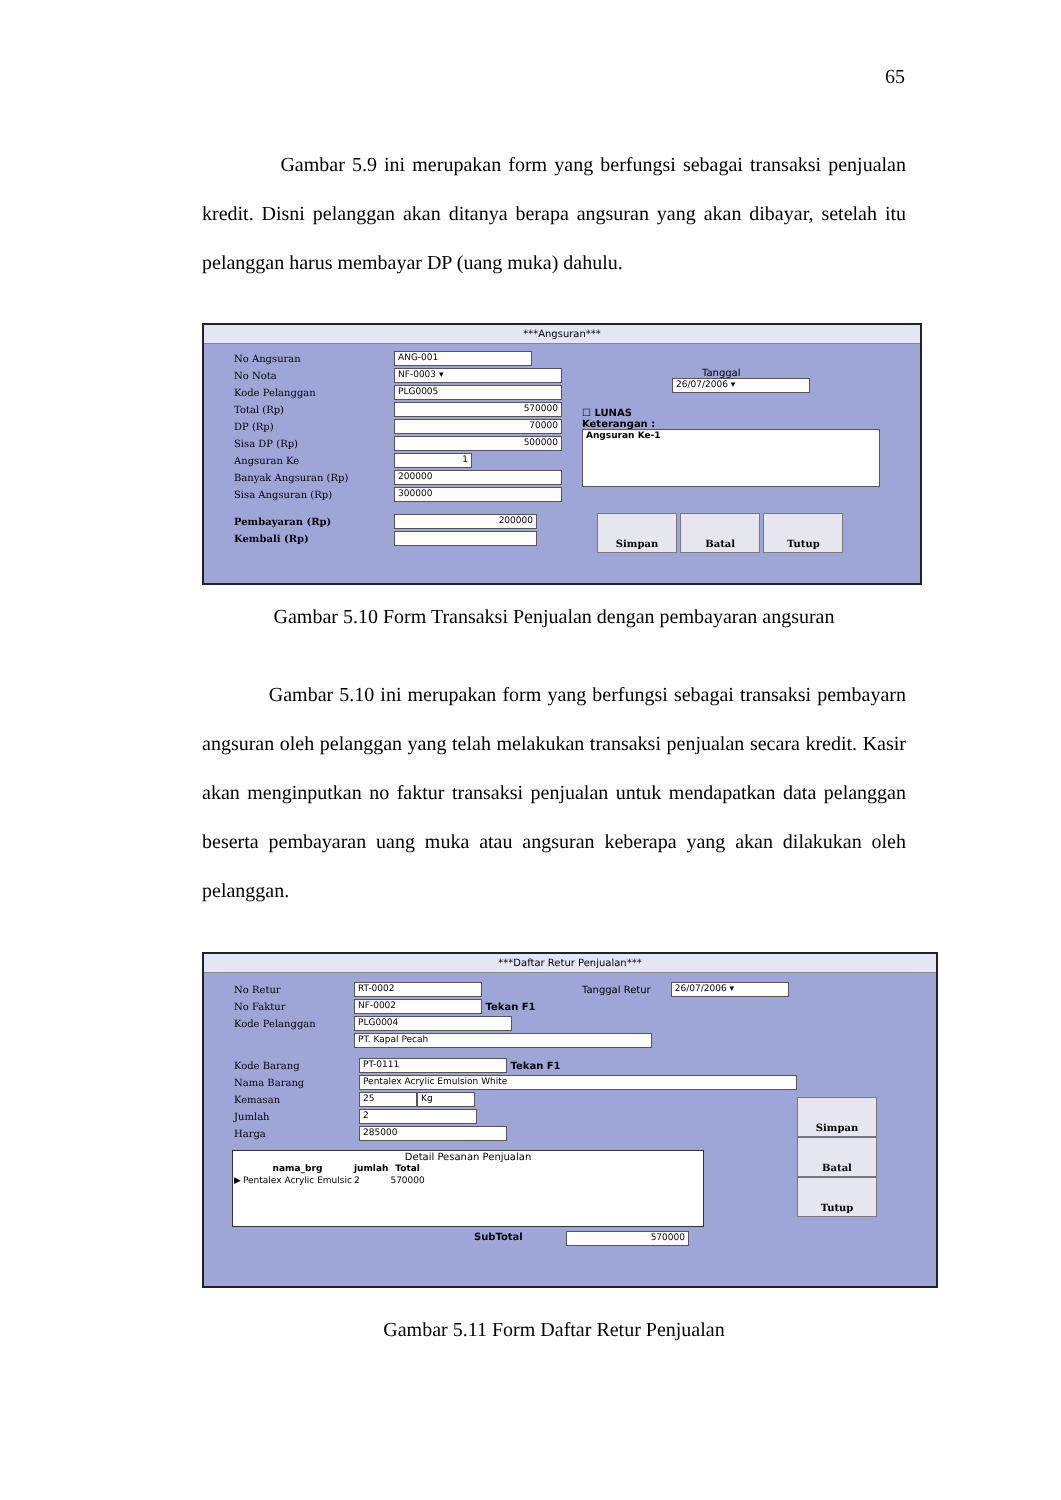65
Gambar 5.9 ini merupakan form yang berfungsi sebagai transaksi penjualan kredit. Disni pelanggan akan ditanya berapa angsuran yang akan dibayar, setelah itu pelanggan harus membayar DP (uang muka) dahulu.
***Angsuran***
No Angsuran ANG-001
No Nota NF-0003 ▾
Kode Pelanggan PLG0005
Total (Rp) 570000
DP (Rp) 70000
Sisa DP (Rp) 500000
Angsuran Ke 1
Banyak Angsuran (Rp) 200000
Sisa Angsuran (Rp) 300000
Tanggal
26/07/2006 ▾
☐ LUNAS
Keterangan :
Angsuran Ke-1
Pembayaran (Rp) 200000
Kembali (Rp)
Simpan Batal Tutup
Gambar 5.10 Form Transaksi Penjualan dengan pembayaran angsuran
Gambar 5.10 ini merupakan form yang berfungsi sebagai transaksi pembayarn angsuran oleh pelanggan yang telah melakukan transaksi penjualan secara kredit. Kasir akan menginputkan no faktur transaksi penjualan untuk mendapatkan data pelanggan beserta pembayaran uang muka atau angsuran keberapa yang akan dilakukan oleh pelanggan.
***Daftar Retur Penjualan***
No Retur RT-0002 Tanggal Retur 26/07/2006 ▾
No Faktur NF-0002 Tekan F1
Kode Pelanggan PLG0004
PT. Kapal Pecah
Kode Barang PT-0111 Tekan F1
Nama Barang Pentalex Acrylic Emulsion White
Kemasan 25 Kg
Jumlah 2
Harga 285000
Detail Pesanan Penjualan
| | nama_brg | jumlah | Total |
| --- | --- | --- | --- |
| ▶ | Pentalex Acrylic Emulsic | 2 | 570000 |
SubTotal 570000
Simpan Batal Tutup
Gambar 5.11 Form Daftar Retur Penjualan